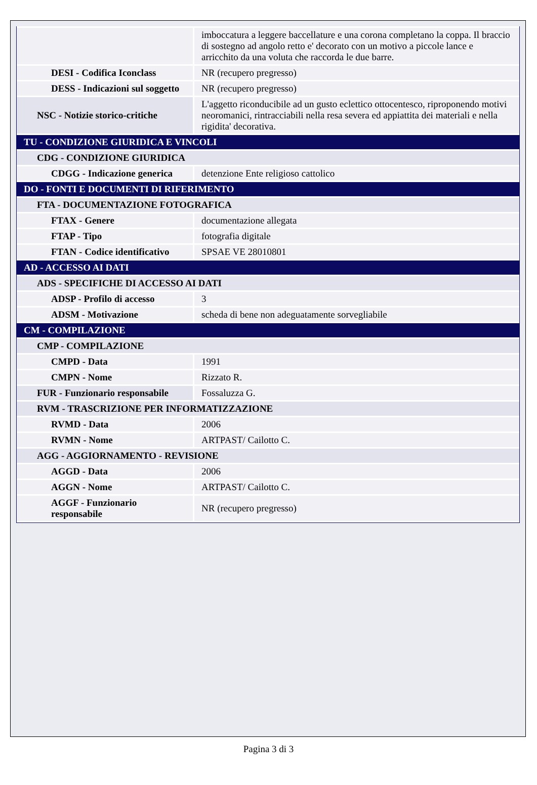| | imboccatura a leggere baccellature e una corona completano la coppa. Il braccio di sostegno ad angolo retto e' decorato con un motivo a piccole lance e arricchito da una voluta che raccorda le due barre. |
| DESI - Codifica Iconclass | NR (recupero pregresso) |
| DESS - Indicazioni sul soggetto | NR (recupero pregresso) |
| NSC - Notizie storico-critiche | L'aggetto riconducibile ad un gusto eclettico ottocentesco, riproponendo motivi neoromanici, rintracciabili nella resa severa ed appiattita dei materiali e nella rigidita' decorativa. |
| TU - CONDIZIONE GIURIDICA E VINCOLI | |
| CDG - CONDIZIONE GIURIDICA | |
| CDGG - Indicazione generica | detenzione Ente religioso cattolico |
| DO - FONTI E DOCUMENTI DI RIFERIMENTO | |
| FTA - DOCUMENTAZIONE FOTOGRAFICA | |
| FTAX - Genere | documentazione allegata |
| FTAP - Tipo | fotografia digitale |
| FTAN - Codice identificativo | SPSAE VE 28010801 |
| AD - ACCESSO AI DATI | |
| ADS - SPECIFICHE DI ACCESSO AI DATI | |
| ADSP - Profilo di accesso | 3 |
| ADSM - Motivazione | scheda di bene non adeguatamente sorvegliabile |
| CM - COMPILAZIONE | |
| CMP - COMPILAZIONE | |
| CMPD - Data | 1991 |
| CMPN - Nome | Rizzato R. |
| FUR - Funzionario responsabile | Fossaluzza G. |
| RVM - TRASCRIZIONE PER INFORMATIZZAZIONE | |
| RVMD - Data | 2006 |
| RVMN - Nome | ARTPAST/ Cailotto C. |
| AGG - AGGIORNAMENTO - REVISIONE | |
| AGGD - Data | 2006 |
| AGGN - Nome | ARTPAST/ Cailotto C. |
| AGGF - Funzionario responsabile | NR (recupero pregresso) |
Pagina 3 di 3